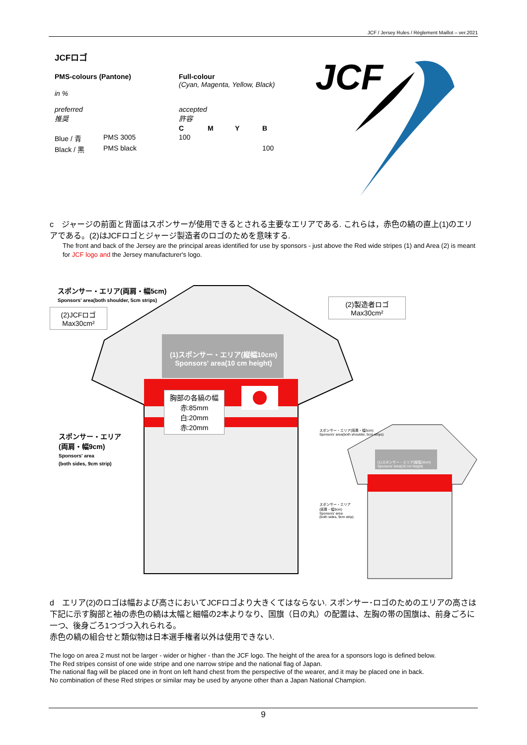JCF / Jersey Rules / Règlement Maillot – ver.2021
JCFロゴ
| PMS-colours (Pantone) | | Full-colour (Cyan, Magenta, Yellow, Black) | | | |
| in % | | | | | |
| preferred 推奨 | | accepted 許容 | | | |
| | | C | M | Y | B |
| Blue / 青 | PMS 3005 | 100 | | | |
| Black / 黒 | PMS black | | | | 100 |
JCF
c　ジャージの前面と背面はスポンサーが使用できるとされる主要なエリアである. これらは，赤色の縞の直上(1)のエリアである。(2)はJCFロゴとジャージ製造者のロゴのためを意味する.
The front and back of the Jersey are the principal areas identified for use by sponsors - just above the Red wide stripes (1) and Area (2) is meant for JCF logo and the Jersey manufacturer's logo.
胸部の各縞の幅
赤:85mm
白:20mm
赤:20mm
スポンサー・エリア(両肩・幅5cm)
Sponsors' area(both shoulder, 5cm strips)
(2)JCFロゴ
Max30cm²
(2)製造者ロゴ
Max30cm²
(1)スポンサー・エリア(縦幅10cm)
Sponsors' area(10 cm height)
スポンサー・エリア
(両肩・幅9cm)
Sponsors' area
(both sides, 9cm strip)
スポンサー・エリア(両肩・幅5cm)
Sponsors' area(both shoulder, 5cm strips)
(1)スポンサー・エリア(縦幅10cm)
Sponsors' area(10 cm height)
スポンサー・エリア
(両肩・幅9cm)
Sponsors' area
(both sides, 9cm strip)
d　エリア(2)のロゴは幅および高さにおいてJCFロゴより大きくてはならない. スポンサー･ロゴのためのエリアの高さは下記に示す胸部と袖の赤色の縞は太幅と細幅の2本よりなり、国旗（日の丸）の配置は、左胸の帯の国旗は、前身ごろに一つ、後身ごろ1つづつ入れられる。
赤色の縞の組合せと類似物は日本選手権者以外は使用できない.
The logo on area 2 must not be larger - wider or higher - than the JCF logo. The height of the area for a sponsors logo is defined below.
The Red stripes consist of one wide stripe and one narrow stripe and the national flag of Japan.
The national flag will be placed one in front on left hand chest from the perspective of the wearer, and it may be placed one in back.
No combination of these Red stripes or similar may be used by anyone other than a Japan National Champion.
9